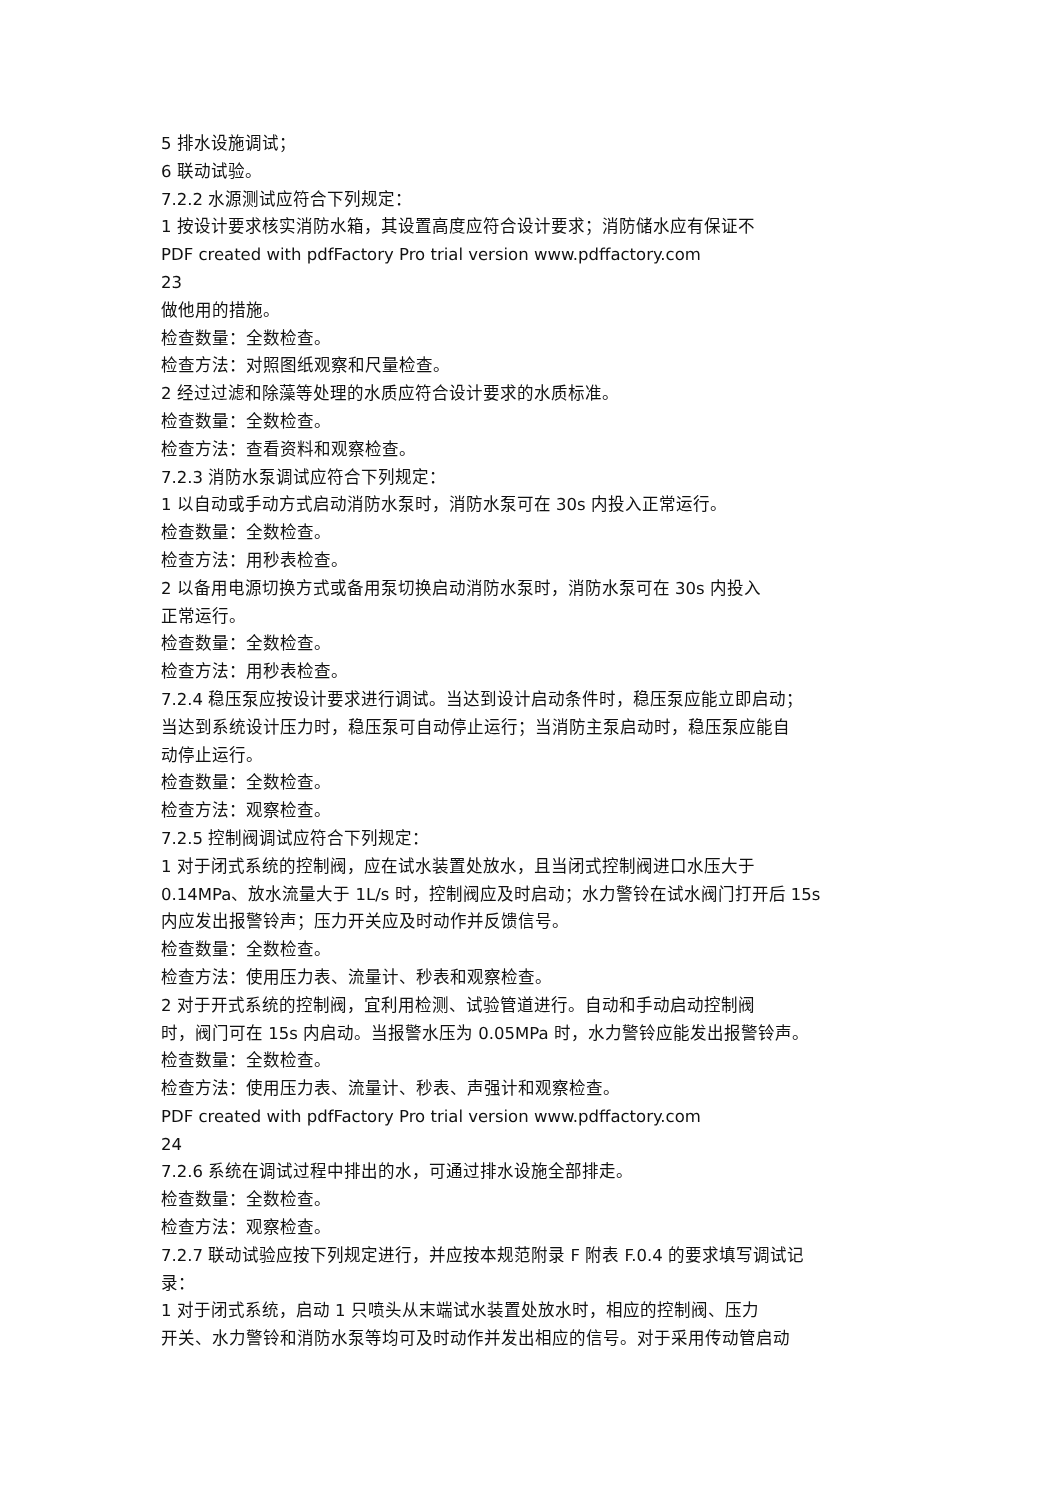5 排水设施调试；
6 联动试验。
7.2.2 水源测试应符合下列规定：
1 按设计要求核实消防水箱，其设置高度应符合设计要求；消防储水应有保证不
PDF created with pdfFactory Pro trial version www.pdffactory.com
23
做他用的措施。
检查数量：全数检查。
检查方法：对照图纸观察和尺量检查。
2 经过过滤和除藻等处理的水质应符合设计要求的水质标准。
检查数量：全数检查。
检查方法：查看资料和观察检查。
7.2.3 消防水泵调试应符合下列规定：
1 以自动或手动方式启动消防水泵时，消防水泵可在 30s 内投入正常运行。
检查数量：全数检查。
检查方法：用秒表检查。
2 以备用电源切换方式或备用泵切换启动消防水泵时，消防水泵可在 30s 内投入
正常运行。
检查数量：全数检查。
检查方法：用秒表检查。
7.2.4 稳压泵应按设计要求进行调试。当达到设计启动条件时，稳压泵应能立即启动；
当达到系统设计压力时，稳压泵可自动停止运行；当消防主泵启动时，稳压泵应能自
动停止运行。
检查数量：全数检查。
检查方法：观察检查。
7.2.5 控制阀调试应符合下列规定：
1 对于闭式系统的控制阀，应在试水装置处放水，且当闭式控制阀进口水压大于
0.14MPa、放水流量大于 1L/s 时，控制阀应及时启动；水力警铃在试水阀门打开后 15s
内应发出报警铃声；压力开关应及时动作并反馈信号。
检查数量：全数检查。
检查方法：使用压力表、流量计、秒表和观察检查。
2 对于开式系统的控制阀，宜利用检测、试验管道进行。自动和手动启动控制阀
时，阀门可在 15s 内启动。当报警水压为 0.05MPa 时，水力警铃应能发出报警铃声。
检查数量：全数检查。
检查方法：使用压力表、流量计、秒表、声强计和观察检查。
PDF created with pdfFactory Pro trial version www.pdffactory.com
24
7.2.6 系统在调试过程中排出的水，可通过排水设施全部排走。
检查数量：全数检查。
检查方法：观察检查。
7.2.7 联动试验应按下列规定进行，并应按本规范附录 F 附表 F.0.4 的要求填写调试记
录：
1 对于闭式系统，启动 1 只喷头从末端试水装置处放水时，相应的控制阀、压力
开关、水力警铃和消防水泵等均可及时动作并发出相应的信号。对于采用传动管启动